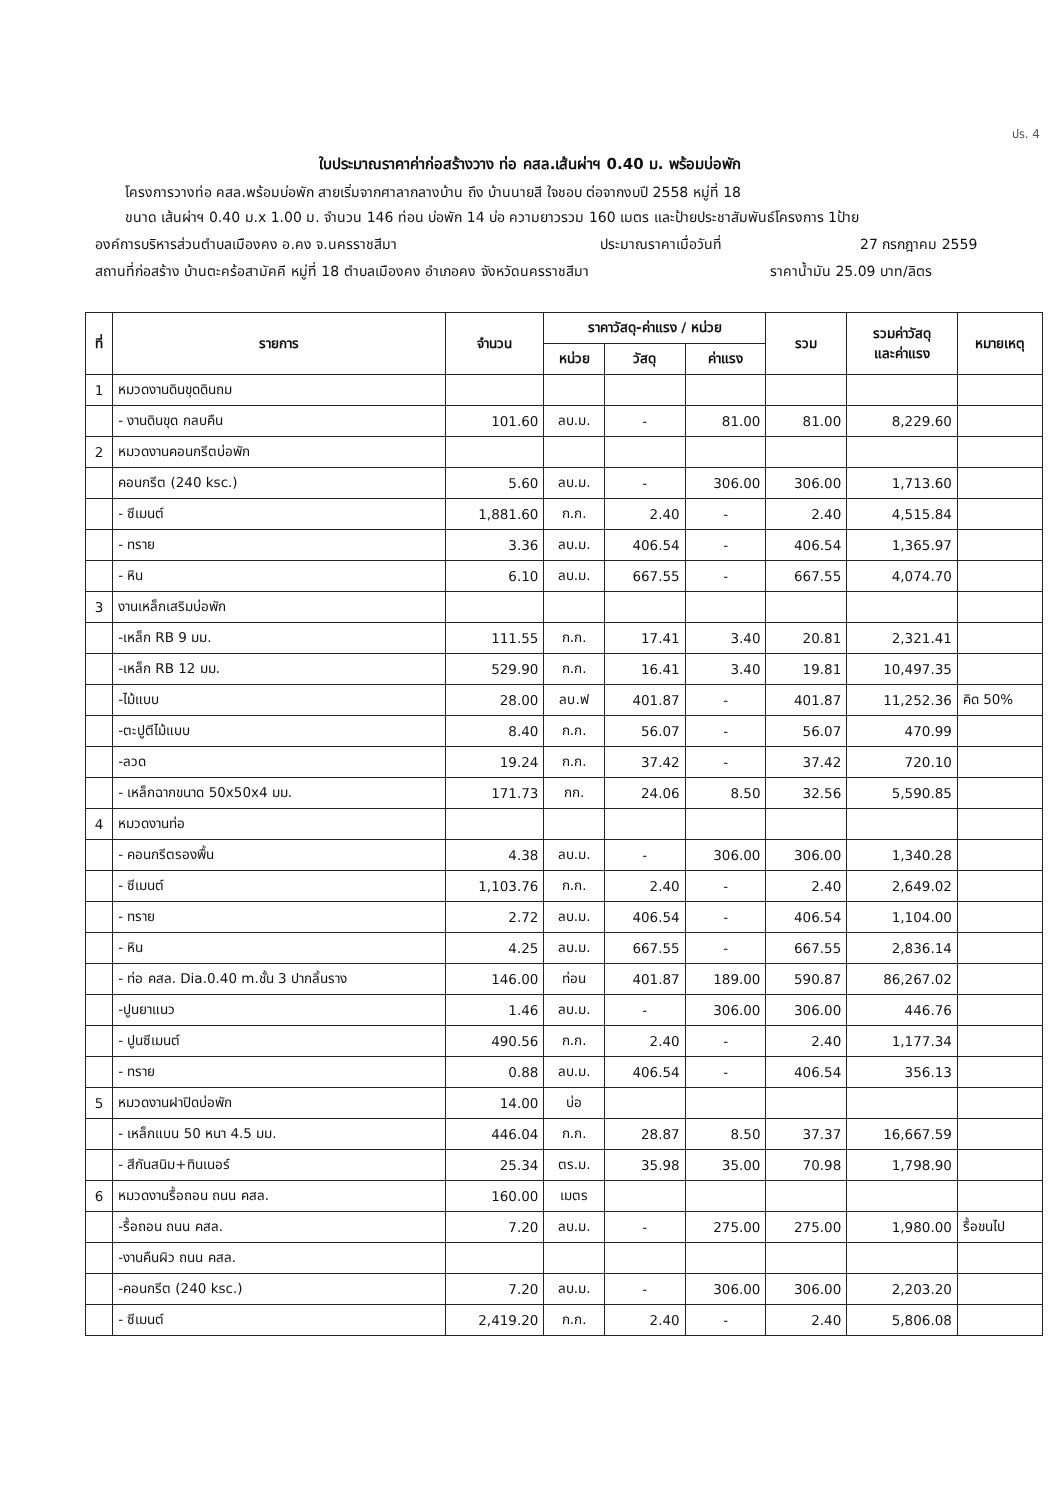ปร. 4
ใบประมาณราคาค่าก่อสร้างวาง ท่อ คสล.เส้นผ่าฯ 0.40 ม. พร้อมบ่อพัก
โครงการวางท่อ คสล.พร้อมบ่อพัก สายเริ่มจากศาลากลางบ้าน ถึง บ้านนายสี ใจชอบ ต่อจากงบปี 2558 หมู่ที่ 18
ขนาด เส้นผ่าฯ 0.40 ม.x 1.00 ม. จำนวน 146 ท่อน บ่อพัก 14 บ่อ ความยาวรวม 160 เมตร และป้ายประชาสัมพันธ์โครงการ 1ป้าย
องค์การบริหารส่วนตำบลเมืองคง อ.คง จ.นครราชสีมา ประมาณราคาเมื่อวันที่ 27 กรกฎาคม 2559
สถานที่ก่อสร้าง บ้านตะคร้อสามัคคี หมู่ที่ 18 ตำบลเมืองคง อำเภอคง จังหวัดนครราชสีมา ราคาน้ำมัน 25.09 บาท/ลิตร
| ที่ | รายการ | จำนวน | ราคาวัสดุ-ค่าแรง / หน่วย | | | รวม | รวมค่าวัสดุ และค่าแรง | หมายเหตุ |
| --- | --- | --- | --- | --- | --- | --- | --- | --- |
| | | | หน่วย | วัสดุ | ค่าแรง | | | |
| 1 | หมวดงานดินขุดดินถม | | | | | | | |
| | - งานดินขุด กลบคืน | 101.60 | ลบ.ม. | - | 81.00 | 81.00 | 8,229.60 | |
| 2 | หมวดงานคอนกรีตบ่อพัก | | | | | | | |
| | คอนกรีต (240 ksc.) | 5.60 | ลบ.ม. | - | 306.00 | 306.00 | 1,713.60 | |
| | - ซีเมนต์ | 1,881.60 | ก.ก. | 2.40 | - | 2.40 | 4,515.84 | |
| | - ทราย | 3.36 | ลบ.ม. | 406.54 | - | 406.54 | 1,365.97 | |
| | - หิน | 6.10 | ลบ.ม. | 667.55 | - | 667.55 | 4,074.70 | |
| 3 | งานเหล็กเสริมบ่อพัก | | | | | | | |
| | -เหล็ก RB 9 มม. | 111.55 | ก.ก. | 17.41 | 3.40 | 20.81 | 2,321.41 | |
| | -เหล็ก RB 12 มม. | 529.90 | ก.ก. | 16.41 | 3.40 | 19.81 | 10,497.35 | |
| | -ไม้แบบ | 28.00 | ลบ.ฟ | 401.87 | - | 401.87 | 11,252.36 | คิด 50% |
| | -ตะปูตีไม้แบบ | 8.40 | ก.ก. | 56.07 | - | 56.07 | 470.99 | |
| | -ลวด | 19.24 | ก.ก. | 37.42 | - | 37.42 | 720.10 | |
| | - เหล็กฉากขนาด 50x50x4 มม. | 171.73 | กก. | 24.06 | 8.50 | 32.56 | 5,590.85 | |
| 4 | หมวดงานท่อ | | | | | | | |
| | - คอนกรีตรองพื้น | 4.38 | ลบ.ม. | - | 306.00 | 306.00 | 1,340.28 | |
| | - ซีเมนต์ | 1,103.76 | ก.ก. | 2.40 | - | 2.40 | 2,649.02 | |
| | - ทราย | 2.72 | ลบ.ม. | 406.54 | - | 406.54 | 1,104.00 | |
| | - หิน | 4.25 | ลบ.ม. | 667.55 | - | 667.55 | 2,836.14 | |
| | - ท่อ คสล. Dia.0.40 m.ชั้น 3 ปากลิ้นราง | 146.00 | ท่อน | 401.87 | 189.00 | 590.87 | 86,267.02 | |
| | -ปูนยาแนว | 1.46 | ลบ.ม. | - | 306.00 | 306.00 | 446.76 | |
| | - ปูนซีเมนต์ | 490.56 | ก.ก. | 2.40 | - | 2.40 | 1,177.34 | |
| | - ทราย | 0.88 | ลบ.ม. | 406.54 | - | 406.54 | 356.13 | |
| 5 | หมวดงานฝาปิดบ่อพัก | 14.00 | บ่อ | | | | | |
| | - เหล็กแบน 50 หนา 4.5 มม. | 446.04 | ก.ก. | 28.87 | 8.50 | 37.37 | 16,667.59 | |
| | - สีกันสนิม+ทินเนอร์ | 25.34 | ตร.ม. | 35.98 | 35.00 | 70.98 | 1,798.90 | |
| 6 | หมวดงานรื้อถอน ถนน คสล. | 160.00 | เมตร | | | | | |
| | -รื้อถอน ถนน คสล. | 7.20 | ลบ.ม. | - | 275.00 | 275.00 | 1,980.00 | รื้อขนไป |
| | -งานคืนผิว ถนน คสล. | | | | | | | |
| | -คอนกรีต (240 ksc.) | 7.20 | ลบ.ม. | - | 306.00 | 306.00 | 2,203.20 | |
| | - ซีเมนต์ | 2,419.20 | ก.ก. | 2.40 | - | 2.40 | 5,806.08 | |